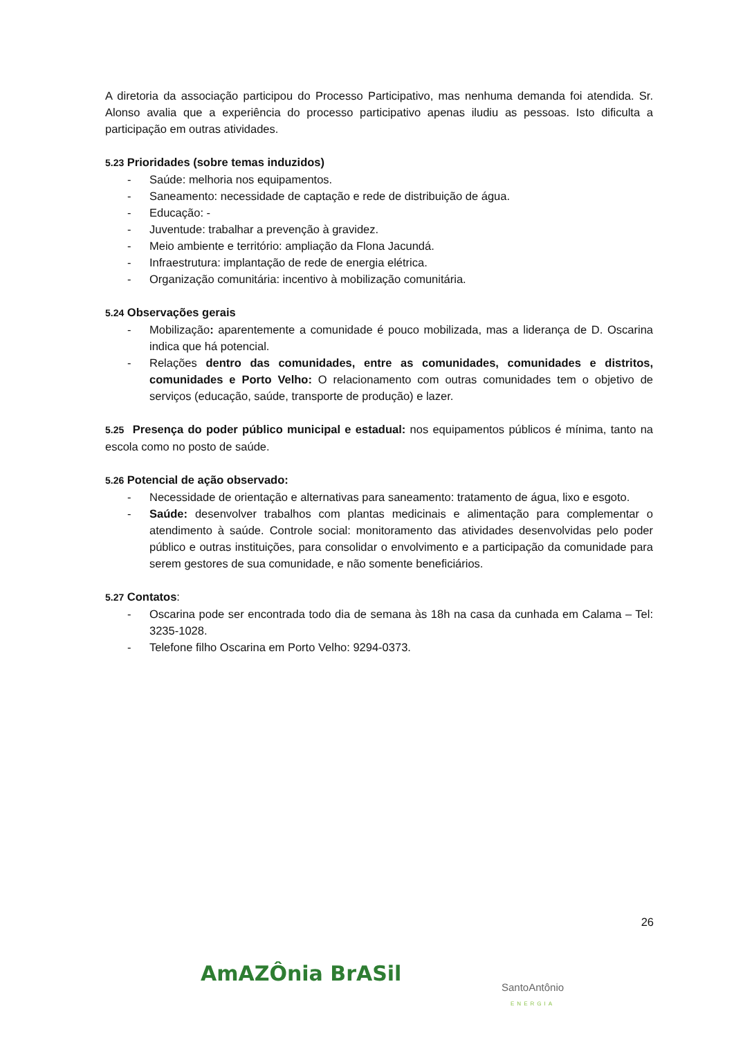A diretoria da associação participou do Processo Participativo, mas nenhuma demanda foi atendida. Sr. Alonso avalia que a experiência do processo participativo apenas iludiu as pessoas. Isto dificulta a participação em outras atividades.
5.23 Prioridades (sobre temas induzidos)
- Saúde: melhoria nos equipamentos.
- Saneamento: necessidade de captação e rede de distribuição de água.
- Educação: -
- Juventude: trabalhar a prevenção à gravidez.
- Meio ambiente e território: ampliação da Flona Jacundá.
- Infraestrutura: implantação de rede de energia elétrica.
- Organização comunitária: incentivo à mobilização comunitária.
5.24 Observações gerais
- Mobilização: aparentemente a comunidade é pouco mobilizada, mas a liderança de D. Oscarina indica que há potencial.
- Relações dentro das comunidades, entre as comunidades, comunidades e distritos, comunidades e Porto Velho: O relacionamento com outras comunidades tem o objetivo de serviços (educação, saúde, transporte de produção) e lazer.
5.25 Presença do poder público municipal e estadual: nos equipamentos públicos é mínima, tanto na escola como no posto de saúde.
5.26 Potencial de ação observado:
- Necessidade de orientação e alternativas para saneamento: tratamento de água, lixo e esgoto.
- Saúde: desenvolver trabalhos com plantas medicinais e alimentação para complementar o atendimento à saúde. Controle social: monitoramento das atividades desenvolvidas pelo poder público e outras instituições, para consolidar o envolvimento e a participação da comunidade para serem gestores de sua comunidade, e não somente beneficiários.
5.27 Contatos:
- Oscarina pode ser encontrada todo dia de semana às 18h na casa da cunhada em Calama – Tel: 3235-1028.
- Telefone filho Oscarina em Porto Velho: 9294-0373.
26
AmAZÔnia BrASil SantoAntônio
ENERGIA